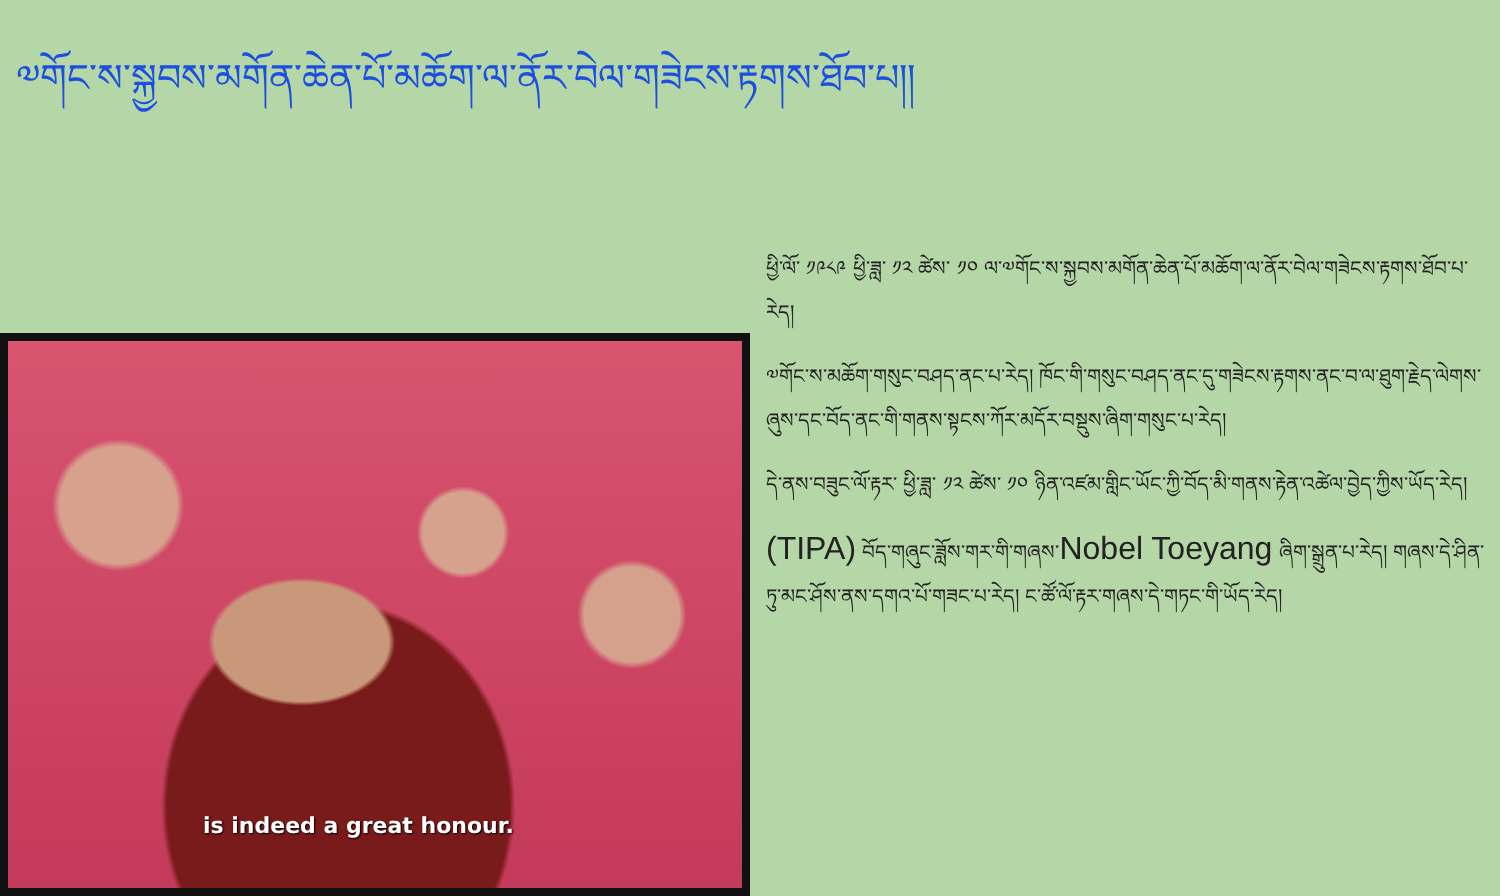༧གོང་ས་སྐྱབས་མགོན་ཆེན་པོ་མཆོག་ལ་ནོར་བེལ་གཟེངས་རྟགས་ཐོབ་པ།།
is indeed a great honour.
ཕྱི་ལོ་ ༡༩༨༩ ཕྱི་ཟླ་ ༡༢ ཚེས་ ༡༠ ལ་༧གོང་ས་སྐྱབས་མགོན་ཆེན་པོ་མཆོག་ལ་ནོར་བེལ་གཟེངས་རྟགས་ཐོབ་པ་རེད།
༧གོང་ས་མཆོག་གསུང་བཤད་ནང་པ་རེད། ཁོང་གི་གསུང་བཤད་ནང་དུ་གཟེངས་རྟགས་ནང་བ་ལ་ཐུག་རྗེད་ལེགས་ཞུས་དང་བོད་ནང་གི་གནས་སྟངས་ཀོར་མདོར་བསྡུས་ཞིག་གསུང་པ་རེད།
དེ་ནས་བཟུང་ལོ་རྟར་ ཕྱི་ཟླ་ ༡༢ ཚེས་ ༡༠ ཉིན་འཛམ་གླིང་ཡོང་ཀྱི་བོད་མི་གནས་རྟེན་འཚེལ་བྱེད་ཀྱིས་ཡོད་རེད།
(TIPA) བོད་གཞུང་ཟློས་གར་གི་གཞས་Nobel Toeyang ཞིག་སྒྲུན་པ་རེད། གཞས་དེ་ཤིན་ཏུ་མང་ཤོས་ནས་དགའ་པོ་གཟང་པ་རེད། ང་ཚོ་ལོ་རྟར་གཞས་དེ་གཏང་གི་ཡོད་རེད།